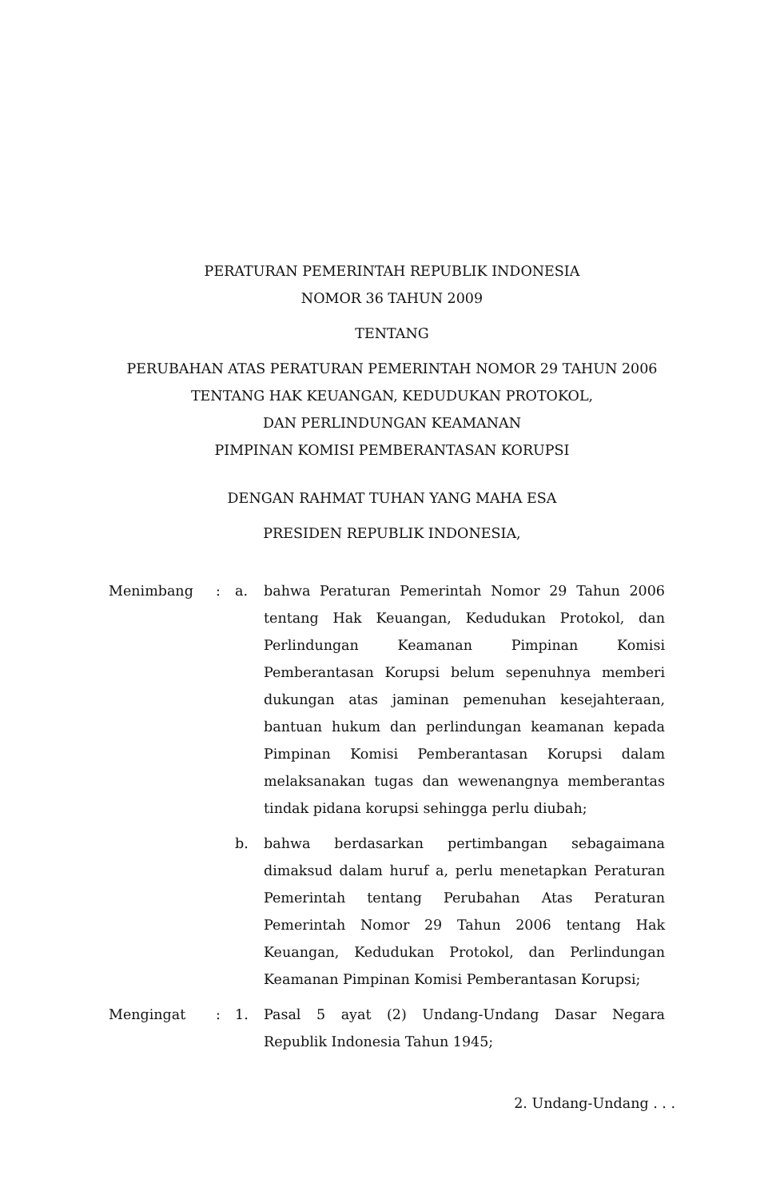PERATURAN PEMERINTAH REPUBLIK INDONESIA
NOMOR 36 TAHUN 2009
TENTANG
PERUBAHAN ATAS PERATURAN PEMERINTAH NOMOR 29 TAHUN 2006
TENTANG HAK KEUANGAN, KEDUDUKAN PROTOKOL,
DAN PERLINDUNGAN KEAMANAN
PIMPINAN KOMISI PEMBERANTASAN KORUPSI
DENGAN RAHMAT TUHAN YANG MAHA ESA
PRESIDEN REPUBLIK INDONESIA,
| Menimbang | : | a. | bahwa Peraturan Pemerintah Nomor 29 Tahun 2006 tentang Hak Keuangan, Kedudukan Protokol, dan Perlindungan Keamanan Pimpinan Komisi Pemberantasan Korupsi belum sepenuhnya memberi dukungan atas jaminan pemenuhan kesejahteraan, bantuan hukum dan perlindungan keamanan kepada Pimpinan Komisi Pemberantasan Korupsi dalam melaksanakan tugas dan wewenangnya memberantas tindak pidana korupsi sehingga perlu diubah; |
| | | b. | bahwa berdasarkan pertimbangan sebagaimana dimaksud dalam huruf a, perlu menetapkan Peraturan Pemerintah tentang Perubahan Atas Peraturan Pemerintah Nomor 29 Tahun 2006 tentang Hak Keuangan, Kedudukan Protokol, dan Perlindungan Keamanan Pimpinan Komisi Pemberantasan Korupsi; |
| Mengingat | : | 1. | Pasal 5 ayat (2) Undang-Undang Dasar Negara Republik Indonesia Tahun 1945; |
2. Undang-Undang . . .